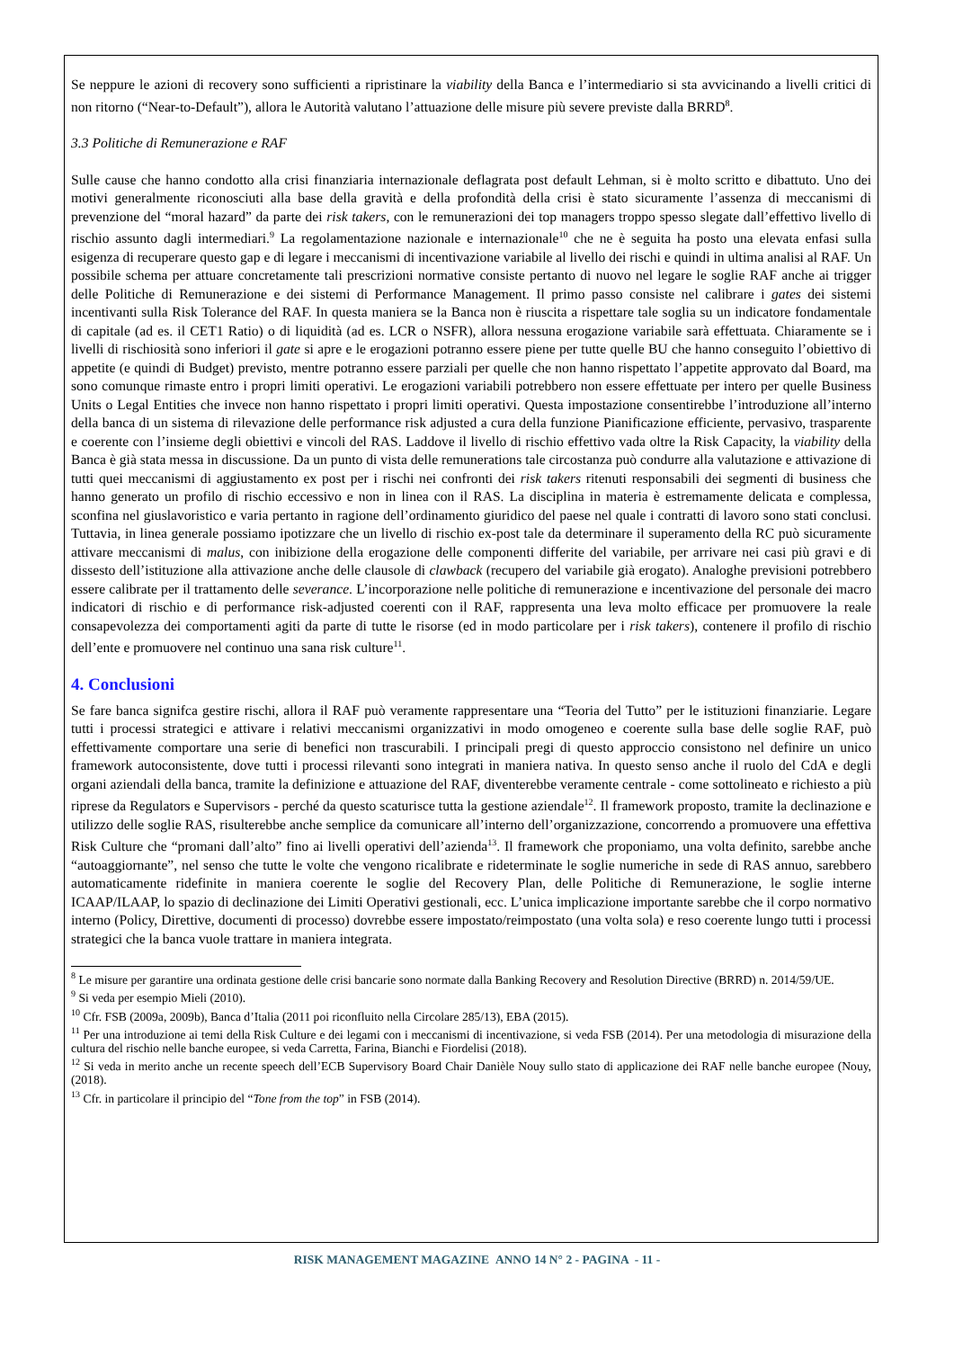Se neppure le azioni di recovery sono sufficienti a ripristinare la viability della Banca e l’intermediario si sta avvicinando a livelli critici di non ritorno (“Near-to-Default”), allora le Autorità valutano l’attuazione delle misure più severe previste dalla BRRD<sup>8</sup>.
3.3 Politiche di Remunerazione e RAF
Sulle cause che hanno condotto alla crisi finanziaria internazionale deflagrata post default Lehman, si è molto scritto e dibattuto. Uno dei motivi generalmente riconosciuti alla base della gravità e della profondità della crisi è stato sicuramente l’assenza di meccanismi di prevenzione del “moral hazard” da parte dei risk takers, con le remunerazioni dei top managers troppo spesso slegate dall’effettivo livello di rischio assunto dagli intermediari.<sup>9</sup> La regolamentazione nazionale e internazionale<sup>10</sup> che ne è seguita ha posto una elevata enfasi sulla esigenza di recuperare questo gap e di legare i meccanismi di incentivazione variabile al livello dei rischi e quindi in ultima analisi al RAF. Un possibile schema per attuare concretamente tali prescrizioni normative consiste pertanto di nuovo nel legare le soglie RAF anche ai trigger delle Politiche di Remunerazione e dei sistemi di Performance Management. Il primo passo consiste nel calibrare i gates dei sistemi incentivanti sulla Risk Tolerance del RAF. In questa maniera se la Banca non è riuscita a rispettare tale soglia su un indicatore fondamentale di capitale (ad es. il CET1 Ratio) o di liquidità (ad es. LCR o NSFR), allora nessuna erogazione variabile sarà effettuata. Chiaramente se i livelli di rischiosità sono inferiori il gate si apre e le erogazioni potranno essere piene per tutte quelle BU che hanno conseguito l’obiettivo di appetite (e quindi di Budget) previsto, mentre potranno essere parziali per quelle che non hanno rispettato l’appetite approvato dal Board, ma sono comunque rimaste entro i propri limiti operativi. Le erogazioni variabili potrebbero non essere effettuate per intero per quelle Business Units o Legal Entities che invece non hanno rispettato i propri limiti operativi. Questa impostazione consentirebbe l’introduzione all’interno della banca di un sistema di rilevazione delle performance risk adjusted a cura della funzione Pianificazione efficiente, pervasivo, trasparente e coerente con l’insieme degli obiettivi e vincoli del RAS. Laddove il livello di rischio effettivo vada oltre la Risk Capacity, la viability della Banca è già stata messa in discussione. Da un punto di vista delle remunerations tale circostanza può condurre alla valutazione e attivazione di tutti quei meccanismi di aggiustamento ex post per i rischi nei confronti dei risk takers ritenuti responsabili dei segmenti di business che hanno generato un profilo di rischio eccessivo e non in linea con il RAS. La disciplina in materia è estremamente delicata e complessa, sconfina nel giuslavoristico e varia pertanto in ragione dell’ordinamento giuridico del paese nel quale i contratti di lavoro sono stati conclusi. Tuttavia, in linea generale possiamo ipotizzare che un livello di rischio ex-post tale da determinare il superamento della RC può sicuramente attivare meccanismi di malus, con inibizione della erogazione delle componenti differite del variabile, per arrivare nei casi più gravi e di dissesto dell’istituzione alla attivazione anche delle clausole di clawback (recupero del variabile già erogato). Analoghe previsioni potrebbero essere calibrate per il trattamento delle severance. L’incorporazione nelle politiche di remunerazione e incentivazione del personale dei macro indicatori di rischio e di performance risk-adjusted coerenti con il RAF, rappresenta una leva molto efficace per promuovere la reale consapevolezza dei comportamenti agiti da parte di tutte le risorse (ed in modo particolare per i risk takers), contenere il profilo di rischio dell’ente e promuovere nel continuo una sana risk culture<sup>11</sup>.
4. Conclusioni
Se fare banca signifca gestire rischi, allora il RAF può veramente rappresentare una “Teoria del Tutto” per le istituzioni finanziarie. Legare tutti i processi strategici e attivare i relativi meccanismi organizzativi in modo omogeneo e coerente sulla base delle soglie RAF, può effettivamente comportare una serie di benefici non trascurabili. I principali pregi di questo approccio consistono nel definire un unico framework autoconsistente, dove tutti i processi rilevanti sono integrati in maniera nativa. In questo senso anche il ruolo del CdA e degli organi aziendali della banca, tramite la definizione e attuazione del RAF, diventerebbe veramente centrale - come sottolineato e richiesto a più riprese da Regulators e Supervisors - perché da questo scaturisce tutta la gestione aziendale<sup>12</sup>. Il framework proposto, tramite la declinazione e utilizzo delle soglie RAS, risulterebbe anche semplice da comunicare all’interno dell’organizzazione, concorrendo a promuovere una effettiva Risk Culture che “promani dall’alto” fino ai livelli operativi dell’azienda<sup>13</sup>. Il framework che proponiamo, una volta definito, sarebbe anche “autoaggiornante”, nel senso che tutte le volte che vengono ricalibrate e rideterminate le soglie numeriche in sede di RAS annuo, sarebbero automaticamente ridefinite in maniera coerente le soglie del Recovery Plan, delle Politiche di Remunerazione, le soglie interne ICAAP/ILAAP, lo spazio di declinazione dei Limiti Operativi gestionali, ecc. L’unica implicazione importante sarebbe che il corpo normativo interno (Policy, Direttive, documenti di processo) dovrebbe essere impostato/reimpostato (una volta sola) e reso coerente lungo tutti i processi strategici che la banca vuole trattare in maniera integrata.
<sup>8</sup> Le misure per garantire una ordinata gestione delle crisi bancarie sono normate dalla Banking Recovery and Resolution Directive (BRRD) n. 2014/59/UE.
<sup>9</sup> Si veda per esempio Mieli (2010).
<sup>10</sup> Cfr. FSB (2009a, 2009b), Banca d’Italia (2011 poi riconfluito nella Circolare 285/13), EBA (2015).
<sup>11</sup> Per una introduzione ai temi della Risk Culture e dei legami con i meccanismi di incentivazione, si veda FSB (2014). Per una metodologia di misurazione della cultura del rischio nelle banche europee, si veda Carretta, Farina, Bianchi e Fiordelisi (2018).
<sup>12</sup> Si veda in merito anche un recente speech dell’ECB Supervisory Board Chair Danièle Nouy sullo stato di applicazione dei RAF nelle banche europee (Nouy, (2018).
<sup>13</sup> Cfr. in particolare il principio del “Tone from the top” in FSB (2014).
RISK MANAGEMENT MAGAZINE ANNO 14 N° 2 - PAGINA - 11 -